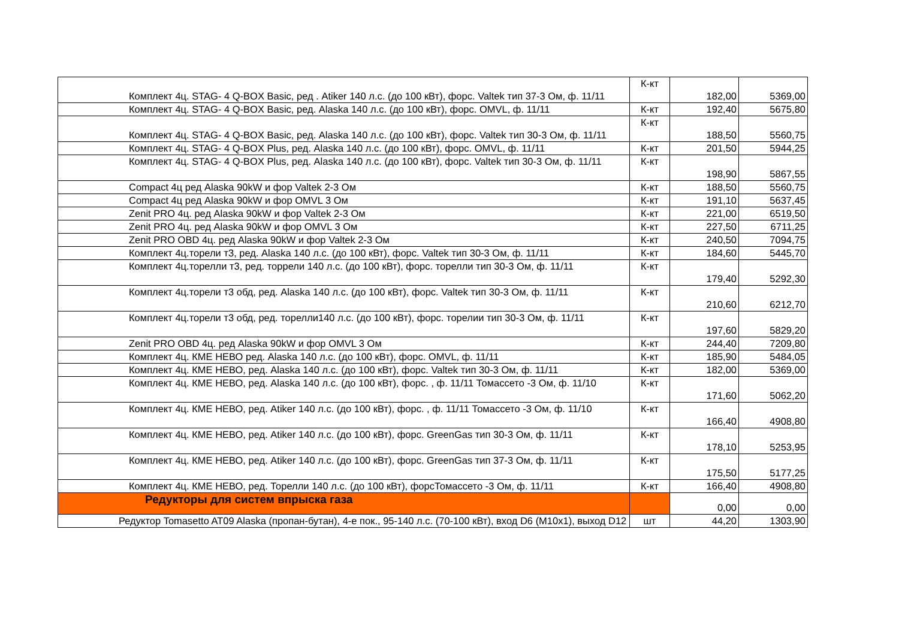| Комплект 4ц. STAG- 4 Q-BOX Basic, ред . Atiker 140 л.с. (до 100 кВт), форс. Valtek тип 37-3 Ом, ф. 11/11 | К-кт | 182,00 | 5369,00 |
| Комплект 4ц. STAG- 4 Q-BOX Basic, ред. Alaska 140 л.с. (до 100 кВт), форс. OMVL, ф. 11/11 | К-кт | 192,40 | 5675,80 |
| Комплект 4ц. STAG- 4 Q-BOX Basic, ред. Alaska 140 л.с. (до 100 кВт), форс. Valtek тип 30-3 Ом, ф. 11/11 | К-кт | 188,50 | 5560,75 |
| Комплект 4ц. STAG- 4 Q-BOX Plus, ред. Alaska 140 л.с. (до 100 кВт), форс. OMVL, ф. 11/11 | К-кт | 201,50 | 5944,25 |
| Комплект 4ц. STAG- 4 Q-BOX Plus, ред. Alaska 140 л.с. (до 100 кВт), форс. Valtek тип 30-3 Ом, ф. 11/11 | К-кт | 198,90 | 5867,55 |
| Compact 4ц ред Alaska 90kW и фор Valtek 2-3 Ом | К-кт | 188,50 | 5560,75 |
| Compact 4ц ред Alaska 90kW и фор OMVL 3 Ом | К-кт | 191,10 | 5637,45 |
| Zenit PRO 4ц. ред Alaska 90kW и фор Valtek 2-3 Ом | К-кт | 221,00 | 6519,50 |
| Zenit PRO 4ц. ред Alaska 90kW и фор OMVL 3 Ом | К-кт | 227,50 | 6711,25 |
| Zenit PRO OBD 4ц. ред Alaska 90kW и фор Valtek 2-3 Ом | К-кт | 240,50 | 7094,75 |
| Комплект 4ц.торели т3, ред. Alaska 140 л.с. (до 100 кВт), форс. Valtek тип 30-3 Ом, ф. 11/11 | К-кт | 184,60 | 5445,70 |
| Комплект 4ц.торелли т3, ред. торрели 140 л.с. (до 100 кВт), форс. торелли тип 30-3 Ом, ф. 11/11 | К-кт | 179,40 | 5292,30 |
| Комплект 4ц.торели т3 обд, ред. Alaska 140 л.с. (до 100 кВт), форс. Valtek тип 30-3 Ом, ф. 11/11 | К-кт | 210,60 | 6212,70 |
| Комплект 4ц.торели т3 обд, ред. торелли140 л.с. (до 100 кВт), форс. торелии тип 30-3 Ом, ф. 11/11 | К-кт | 197,60 | 5829,20 |
| Zenit PRO OBD 4ц. ред Alaska 90kW и фор OMVL 3 Ом | К-кт | 244,40 | 7209,80 |
| Комплект 4ц. КМЕ НЕВО ред. Alaska 140 л.с. (до 100 кВт), форс. OMVL, ф. 11/11 | К-кт | 185,90 | 5484,05 |
| Комплект 4ц. КМЕ НЕВО, ред. Alaska 140 л.с. (до 100 кВт), форс. Valtek тип 30-3 Ом, ф. 11/11 | К-кт | 182,00 | 5369,00 |
| Комплект 4ц. КМЕ НЕВО, ред. Alaska 140 л.с. (до 100 кВт), форс. , ф. 11/11 Томассето -3 Ом, ф. 11/10 | К-кт | 171,60 | 5062,20 |
| Комплект 4ц. КМЕ НЕВО, ред. Atiker 140 л.с. (до 100 кВт), форс. , ф. 11/11 Томассето -3 Ом, ф. 11/10 | К-кт | 166,40 | 4908,80 |
| Комплект 4ц. КМЕ НЕВО, ред. Atiker 140 л.с. (до 100 кВт), форс. GreenGas тип 30-3 Ом, ф. 11/11 | К-кт | 178,10 | 5253,95 |
| Комплект 4ц. КМЕ НЕВО, ред. Atiker 140 л.с. (до 100 кВт), форс. GreenGas тип 37-3 Ом, ф. 11/11 | К-кт | 175,50 | 5177,25 |
| Комплект 4ц. КМЕ НЕВО, ред. Торелли 140 л.с. (до 100 кВт), форсТомассето -3 Ом, ф. 11/11 | К-кт | 166,40 | 4908,80 |
| Редукторы для систем впрыска газа | | 0,00 | 0,00 |
| Редуктор Tomasetto AT09 Alaska (пропан-бутан), 4-е пок., 95-140 л.с. (70-100 кВт), вход D6 (М10х1), выход D12 | шт | 44,20 | 1303,90 |